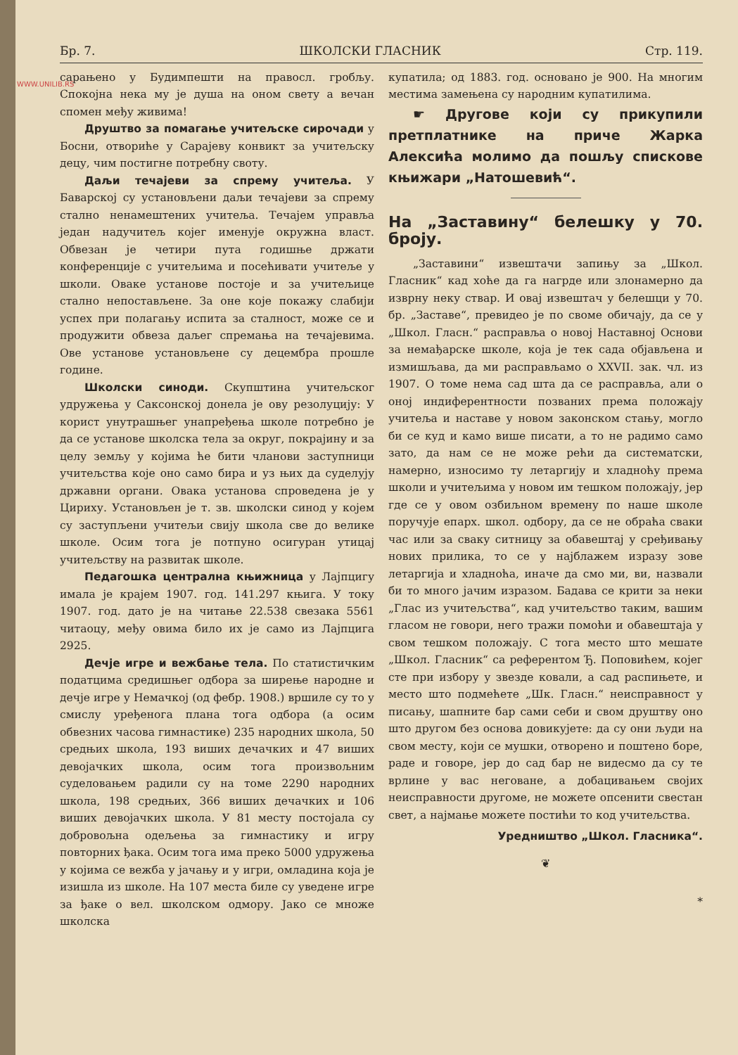WWW.UNILIB.RS
Бр. 7. ШКОЛСКИ ГЛАСНИК Стр. 119.
сарањено у Будимпешти на правосл. гробљу. Спокојна нека му је душа на оном свету а вечан спомен међу живима!
Друштво за помагање учитељске сирочади у Босни, отвориће у Сарајеву конвикт за учитељску децу, чим постигне потребну своту.
Даљи течајеви за спрему учитеља. У Баварској су установљени даљи течајеви за спрему стално ненамештених учитеља. Течајем управља један надучитељ којег именује окружна власт. Обвезан је четири пута годишње држати конференције с учитељима и посећивати учитеље у школи. Оваке установе постоје и за учитељице стално непостављене. За оне које покажу слабији успех при полагању испита за сталност, може се и продужити обвеза даљег спремања на течајевима. Ове установе установљене су децембра прошле године.
Школски синоди. Скупштина учитељског удружења у Саксонској донела је ову резолуцију: У корист унутрашњег унапређења школе потребно је да се установе школска тела за округ, покрајину и за целу земљу у којима ће бити чланови заступници учитељства које оно само бира и уз њих да суделују државни органи. Овака установа спроведена је у Цириху. Установљен је т. зв. школски синод у којем су заступљени учитељи свију школа све до велике школе. Осим тога је потпуно осигуран утицај учитељству на развитак школе.
Педагошка централна књижница у Лајпцигу имала је крајем 1907. год. 141.297 књига. У току 1907. год. дато је на читање 22.538 свезака 5561 читаоцу, међу овима било их је само из Лајпцига 2925.
Дечје игре и вежбање тела. По статистичким податцима средишњег одбора за ширење народне и дечје игре у Немачкој (од фебр. 1908.) вршиле су то у смислу уређенога плана тога одбора (а осим обвезних часова гимнастике) 235 народних школа, 50 средњих школа, 193 виших дечачких и 47 виших девојачких школа, осим тога произвољним суделовањем радили су на томе 2290 народних школа, 198 средњих, 366 виших дечачких и 106 виших девојачких школа. У 81 месту постојала су добровољна одељења за гимнастику и игру повторних ђака. Осим тога има преко 5000 удружења у којима се вежба у јачању и у игри, омладина која је изишла из школе. На 107 места биле су уведене игре за ђаке о вел. школском одмору. Јако се множе школска
купатила; од 1883. год. основано је 900. На многим местима замењена су народним купатилима.
☛ Другове који су прикупили претплатнике на приче Жарка Алексића молимо да пошљу спискове књижари „Натошевић“.
На „Заставину“ белешку у 70. броју.
„Заставини“ извештачи запињу за „Школ. Гласник“ кад хоће да га нагрде или злонамерно да изврну неку ствар. И овај извештач у белешци у 70. бр. „Заставе“, превидео је по своме обичају, да се у „Школ. Гласн.“ расправља о новој Наставној Основи за немађарске школе, која је тек сада објављена и измишљава, да ми расправљамо о XXVII. зак. чл. из 1907. О томе нема сад шта да се расправља, али о оној индиферентности позваних према положају учитеља и наставе у новом законском стању, могло би се куд и камо више писати, а то не радимо само зато, да нам се не може рећи да систематски, намерно, износимо ту летаргију и хладноћу према школи и учитељима у новом им тешком положају, јер где се у овом озбиљном времену по наше школе поручује епарх. школ. одбору, да се не обраћа сваки час или за сваку ситницу за обавештај у сређивању нових прилика, то се у најблажем изразу зове летаргија и хладноћа, иначе да смо ми, ви, назвали би то много јачим изразом. Бадава се крити за неки „Глас из учитељства“, кад учитељство таким, вашим гласом не говори, него тражи помоћи и обавештаја у свом тешком положају. С тога место што мешате „Школ. Гласник“ са референтом Ђ. Поповићем, којег сте при избору у звезде ковали, а сад распињете, и место што подмећете „Шк. Гласн.“ неисправност у писању, шапните бар сами себи и свом друштву оно што другом без основа довикујете: да су они људи на свом месту, који се мушки, отворено и поштено боре, раде и говоре, јер до сад бар не видесмо да су те врлине у вас неговане, а добацивањем својих неисправности другоме, не можете опсенити свестан свет, а најмање можете постићи то код учитељства.
Уредништво „Школ. Гласника“.
❦
*